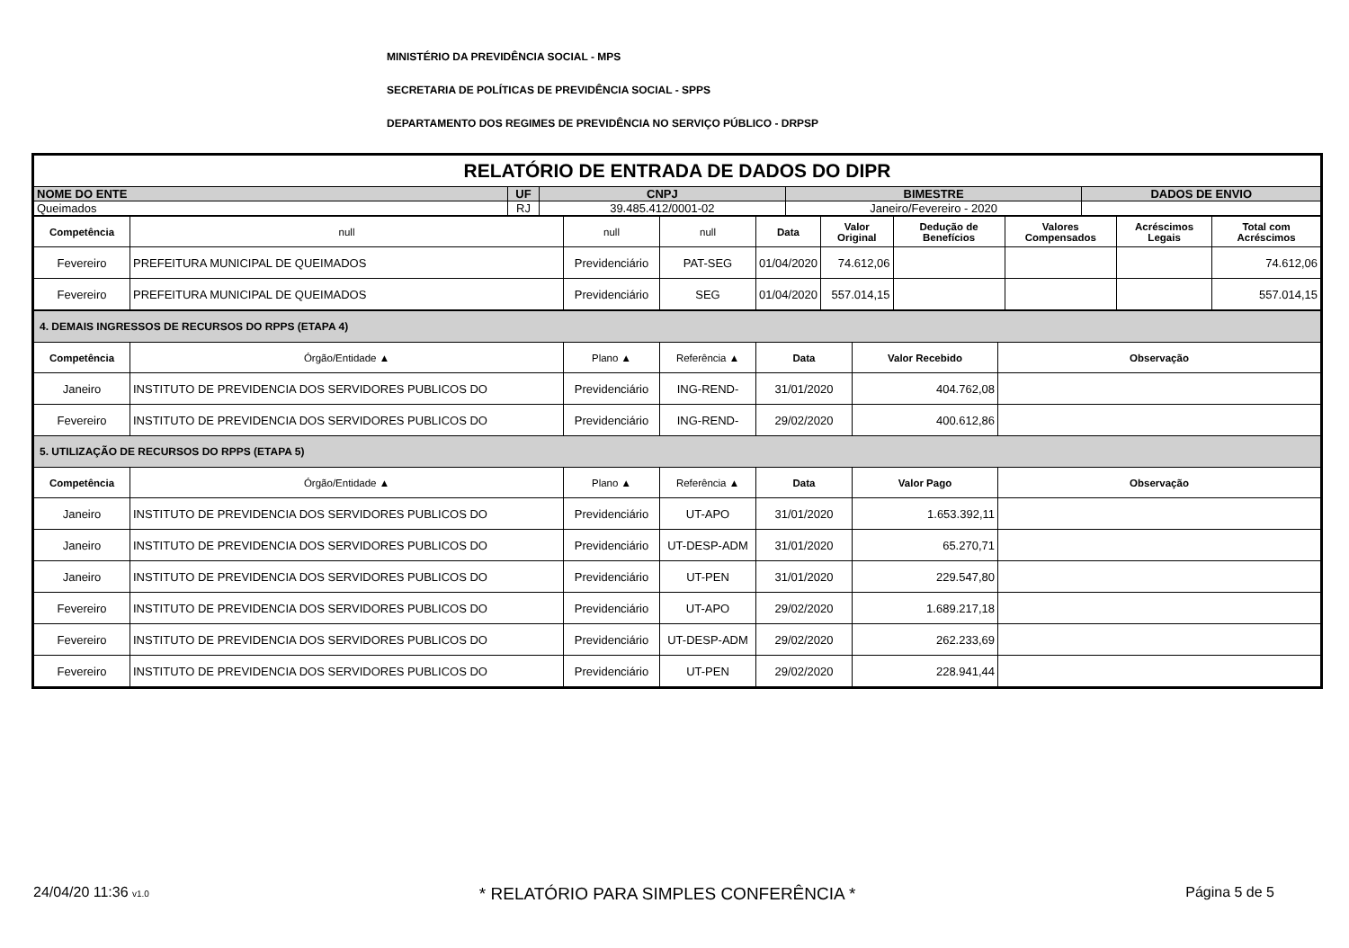MINISTÉRIO DA PREVIDÊNCIA SOCIAL - MPS
SECRETARIA DE POLÍTICAS DE PREVIDÊNCIA SOCIAL - SPPS
DEPARTAMENTO DOS REGIMES DE PREVIDÊNCIA NO SERVIÇO PÚBLICO - DRPSP
| RELATÓRIO DE ENTRADA DE DADOS DO DIPR | | | | |
| NOME DO ENTE | UF | CNPJ | BIMESTRE | DADOS DE ENVIO |
| Queimados | RJ | 39.485.412/0001-02 | Janeiro/Fevereiro - 2020 | |
| Competência | null | null | null | Data | Valor Original | Dedução de Benefícios | Valores Compensados | Acréscimos Legais | Total com Acréscimos |
| --- | --- | --- | --- | --- | --- | --- | --- | --- | --- |
| Fevereiro | PREFEITURA MUNICIPAL DE QUEIMADOS | Previdenciário | PAT-SEG | 01/04/2020 | 74.612,06 | | | | 74.612,06 |
| Fevereiro | PREFEITURA MUNICIPAL DE QUEIMADOS | Previdenciário | SEG | 01/04/2020 | 557.014,15 | | | | 557.014,15 |
| 4. DEMAIS INGRESSOS DE RECURSOS DO RPPS (ETAPA 4) | | | | | | |
| Competência | Órgão/Entidade ▲ | Plano ▲ | Referência ▲ | Data | Valor Recebido | Observação |
| Janeiro | INSTITUTO DE PREVIDENCIA DOS SERVIDORES PUBLICOS DO | Previdenciário | ING-REND- | 31/01/2020 | 404.762,08 | |
| Fevereiro | INSTITUTO DE PREVIDENCIA DOS SERVIDORES PUBLICOS DO | Previdenciário | ING-REND- | 29/02/2020 | 400.612,86 | |
| 5. UTILIZAÇÃO DE RECURSOS DO RPPS (ETAPA 5) | | | | | | |
| Competência | Órgão/Entidade ▲ | Plano ▲ | Referência ▲ | Data | Valor Pago | Observação |
| Janeiro | INSTITUTO DE PREVIDENCIA DOS SERVIDORES PUBLICOS DO | Previdenciário | UT-APO | 31/01/2020 | 1.653.392,11 | |
| Janeiro | INSTITUTO DE PREVIDENCIA DOS SERVIDORES PUBLICOS DO | Previdenciário | UT-DESP-ADM | 31/01/2020 | 65.270,71 | |
| Janeiro | INSTITUTO DE PREVIDENCIA DOS SERVIDORES PUBLICOS DO | Previdenciário | UT-PEN | 31/01/2020 | 229.547,80 | |
| Fevereiro | INSTITUTO DE PREVIDENCIA DOS SERVIDORES PUBLICOS DO | Previdenciário | UT-APO | 29/02/2020 | 1.689.217,18 | |
| Fevereiro | INSTITUTO DE PREVIDENCIA DOS SERVIDORES PUBLICOS DO | Previdenciário | UT-DESP-ADM | 29/02/2020 | 262.233,69 | |
| Fevereiro | INSTITUTO DE PREVIDENCIA DOS SERVIDORES PUBLICOS DO | Previdenciário | UT-PEN | 29/02/2020 | 228.941,44 | |
24/04/20 11:36 v1.0 * RELATÓRIO PARA SIMPLES CONFERÊNCIA * Página 5 de 5